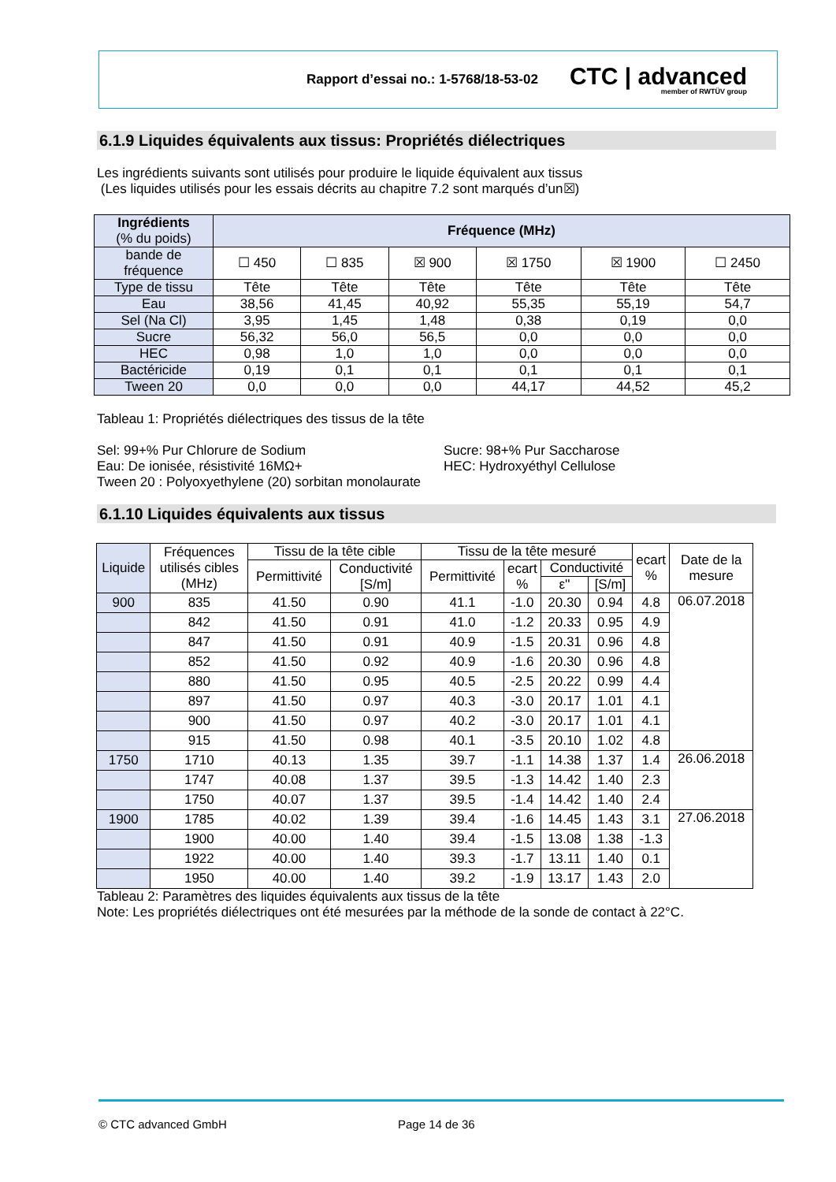Rapport d’essai no.: 1-5768/18-53-02
CTC | advanced
member of RWTÜV group
6.1.9 Liquides équivalents aux tissus: Propriétés diélectriques
Les ingrédients suivants sont utilisés pour produire le liquide équivalent aux tissus
(Les liquides utilisés pour les essais décrits au chapitre 7.2 sont marqués d’un☒)
| Ingrédients (% du poids) | Fréquence (MHz) | | | | | |
| bande de fréquence | ☐ 450 | ☐ 835 | ☒ 900 | ☒ 1750 | ☒ 1900 | ☐ 2450 |
| Type de tissu | Tête | Tête | Tête | Tête | Tête | Tête |
| Eau | 38,56 | 41,45 | 40,92 | 55,35 | 55,19 | 54,7 |
| Sel (Na Cl) | 3,95 | 1,45 | 1,48 | 0,38 | 0,19 | 0,0 |
| Sucre | 56,32 | 56,0 | 56,5 | 0,0 | 0,0 | 0,0 |
| HEC | 0,98 | 1,0 | 1,0 | 0,0 | 0,0 | 0,0 |
| Bactéricide | 0,19 | 0,1 | 0,1 | 0,1 | 0,1 | 0,1 |
| Tween 20 | 0,0 | 0,0 | 0,0 | 44,17 | 44,52 | 45,2 |
Tableau 1: Propriétés diélectriques des tissus de la tête
Sel: 99+% Pur Chlorure de Sodium
Eau: De ionisée, résistivité 16MΩ+
Tween 20 : Polyoxyethylene (20) sorbitan monolaurate
Sucre: 98+% Pur Saccharose
HEC: Hydroxyéthyl Cellulose
6.1.10 Liquides équivalents aux tissus
| Liquide | Fréquences utilisés cibles (MHz) | Tissu de la tête cible | | Tissu de la tête mesuré | | | | ecart % | Date de la mesure |
| --- | --- | --- | --- | --- | --- | --- | --- | --- | --- |
| | | Permittivité | Conductivité [S/m] | Permittivité | ecart % | Conductivité | | | |
| | | | | | | ε'' | [S/m] | | |
| 900 | 835 | 41.50 | 0.90 | 41.1 | -1.0 | 20.30 | 0.94 | 4.8 | 06.07.2018 |
| | 842 | 41.50 | 0.91 | 41.0 | -1.2 | 20.33 | 0.95 | 4.9 | |
| | 847 | 41.50 | 0.91 | 40.9 | -1.5 | 20.31 | 0.96 | 4.8 | |
| | 852 | 41.50 | 0.92 | 40.9 | -1.6 | 20.30 | 0.96 | 4.8 | |
| | 880 | 41.50 | 0.95 | 40.5 | -2.5 | 20.22 | 0.99 | 4.4 | |
| | 897 | 41.50 | 0.97 | 40.3 | -3.0 | 20.17 | 1.01 | 4.1 | |
| | 900 | 41.50 | 0.97 | 40.2 | -3.0 | 20.17 | 1.01 | 4.1 | |
| | 915 | 41.50 | 0.98 | 40.1 | -3.5 | 20.10 | 1.02 | 4.8 | |
| 1750 | 1710 | 40.13 | 1.35 | 39.7 | -1.1 | 14.38 | 1.37 | 1.4 | 26.06.2018 |
| | 1747 | 40.08 | 1.37 | 39.5 | -1.3 | 14.42 | 1.40 | 2.3 | |
| | 1750 | 40.07 | 1.37 | 39.5 | -1.4 | 14.42 | 1.40 | 2.4 | |
| 1900 | 1785 | 40.02 | 1.39 | 39.4 | -1.6 | 14.45 | 1.43 | 3.1 | 27.06.2018 |
| | 1900 | 40.00 | 1.40 | 39.4 | -1.5 | 13.08 | 1.38 | -1.3 | |
| | 1922 | 40.00 | 1.40 | 39.3 | -1.7 | 13.11 | 1.40 | 0.1 | |
| | 1950 | 40.00 | 1.40 | 39.2 | -1.9 | 13.17 | 1.43 | 2.0 | |
Tableau 2: Paramètres des liquides équivalents aux tissus de la tête
Note: Les propriétés diélectriques ont été mesurées par la méthode de la sonde de contact à 22°C.
© CTC advanced GmbH Page 14 de 36